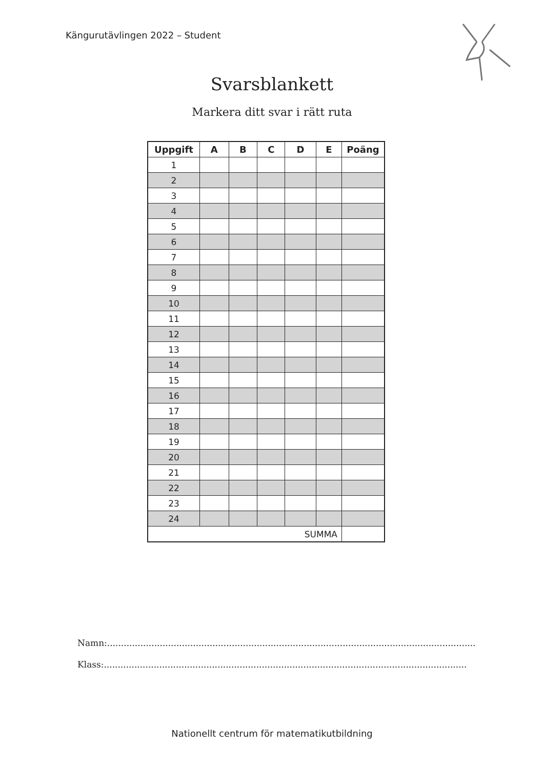Kängurutävlingen 2022 – Student
Svarsblankett
Markera ditt svar i rätt ruta
| Uppgift | A | B | C | D | E | Poäng |
| --- | --- | --- | --- | --- | --- | --- |
| 1 | | | | | | |
| 2 | | | | | | |
| 3 | | | | | | |
| 4 | | | | | | |
| 5 | | | | | | |
| 6 | | | | | | |
| 7 | | | | | | |
| 8 | | | | | | |
| 9 | | | | | | |
| 10 | | | | | | |
| 11 | | | | | | |
| 12 | | | | | | |
| 13 | | | | | | |
| 14 | | | | | | |
| 15 | | | | | | |
| 16 | | | | | | |
| 17 | | | | | | |
| 18 | | | | | | |
| 19 | | | | | | |
| 20 | | | | | | |
| 21 | | | | | | |
| 22 | | | | | | |
| 23 | | | | | | |
| 24 | | | | | | |
| SUMMA | | | | | | |
Namn:.....................................................................................................................................
Klass:...................................................................................................................................
Nationellt centrum för matematikutbildning